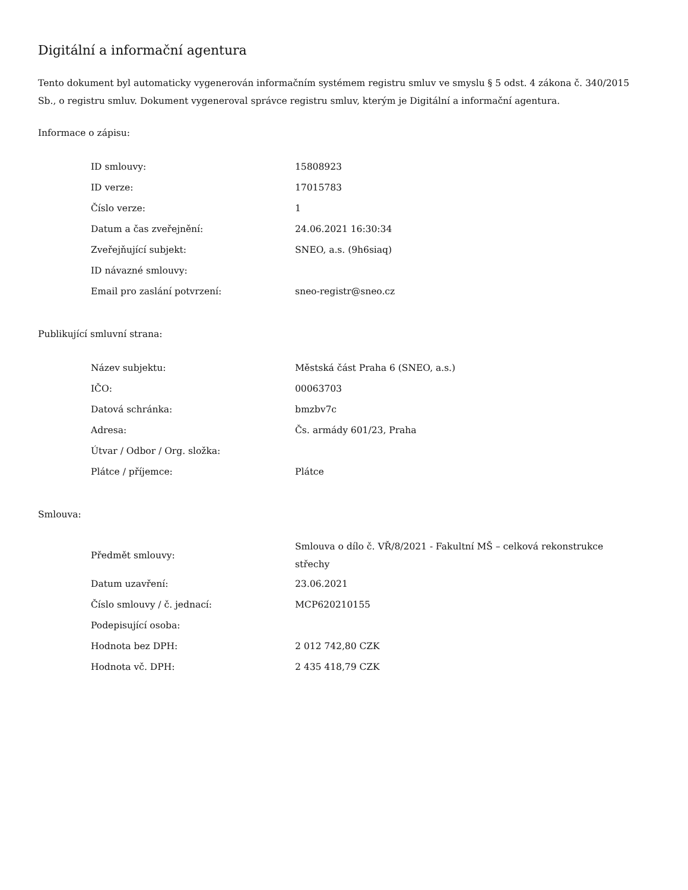Digitální a informační agentura
Tento dokument byl automaticky vygenerován informačním systémem registru smluv ve smyslu § 5 odst. 4 zákona č. 340/2015 Sb., o registru smluv. Dokument vygeneroval správce registru smluv, kterým je Digitální a informační agentura.
Informace o zápisu:
| ID smlouvy: | 15808923 |
| ID verze: | 17015783 |
| Číslo verze: | 1 |
| Datum a čas zveřejnění: | 24.06.2021 16:30:34 |
| Zveřejňující subjekt: | SNEO, a.s. (9h6siaq) |
| ID návazné smlouvy: | |
| Email pro zaslání potvrzení: | sneo-registr@sneo.cz |
Publikující smluvní strana:
| Název subjektu: | Městská část Praha 6 (SNEO, a.s.) |
| IČO: | 00063703 |
| Datová schránka: | bmzbv7c |
| Adresa: | Čs. armády 601/23, Praha |
| Útvar / Odbor / Org. složka: | |
| Plátce / příjemce: | Plátce |
Smlouva:
| Předmět smlouvy: | Smlouva o dílo č. VŘ/8/2021 - Fakultní MŠ – celková rekonstrukce střechy |
| Datum uzavření: | 23.06.2021 |
| Číslo smlouvy / č. jednací: | MCP620210155 |
| Podepisující osoba: | |
| Hodnota bez DPH: | 2 012 742,80 CZK |
| Hodnota vč. DPH: | 2 435 418,79 CZK |